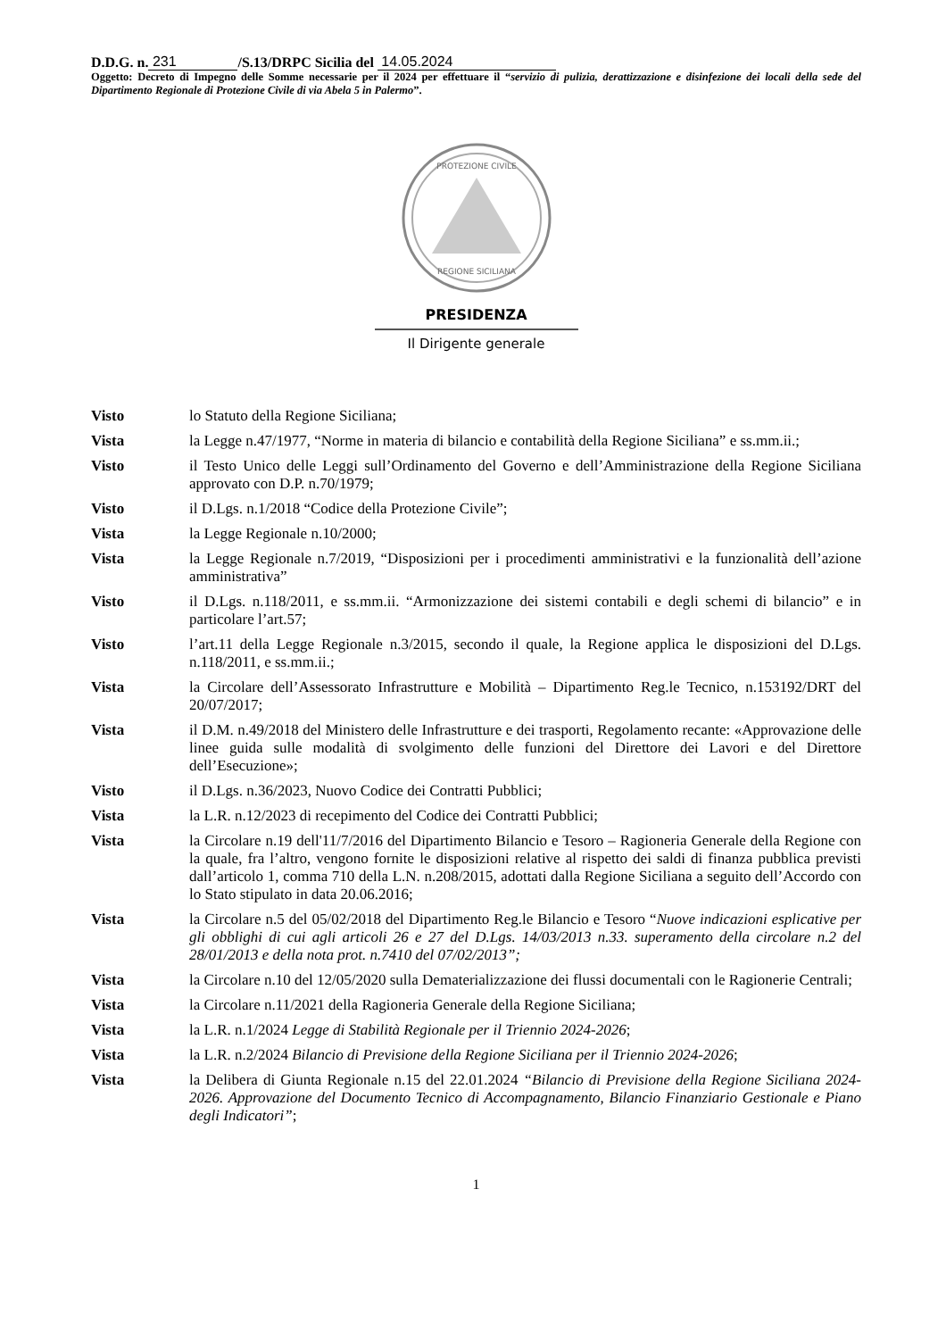D.D.G. n. 231 /S.13/DRPC Sicilia del 14.05.2024
Oggetto: Decreto di Impegno delle Somme necessarie per il 2024 per effettuare il “servizio di pulizia, derattizzazione e disinfezione dei locali della sede del Dipartimento Regionale di Protezione Civile di via Abela 5 in Palermo”.
PROTEZIONE CIVILE
REGIONE SICILIANA
PRESIDENZA
Il Dirigente generale
| Visto | lo Statuto della Regione Siciliana; |
| Vista | la Legge n.47/1977, “Norme in materia di bilancio e contabilità della Regione Siciliana” e ss.mm.ii.; |
| Visto | il Testo Unico delle Leggi sull’Ordinamento del Governo e dell’Amministrazione della Regione Siciliana approvato con D.P. n.70/1979; |
| Visto | il D.Lgs. n.1/2018 “Codice della Protezione Civile”; |
| Vista | la Legge Regionale n.10/2000; |
| Vista | la Legge Regionale n.7/2019, “Disposizioni per i procedimenti amministrativi e la funzionalità dell’azione amministrativa” |
| Visto | il D.Lgs. n.118/2011, e ss.mm.ii. “Armonizzazione dei sistemi contabili e degli schemi di bilancio” e in particolare l’art.57; |
| Visto | l’art.11 della Legge Regionale n.3/2015, secondo il quale, la Regione applica le disposizioni del D.Lgs. n.118/2011, e ss.mm.ii.; |
| Vista | la Circolare dell’Assessorato Infrastrutture e Mobilità – Dipartimento Reg.le Tecnico, n.153192/DRT del 20/07/2017; |
| Vista | il D.M. n.49/2018 del Ministero delle Infrastrutture e dei trasporti, Regolamento recante: «Approvazione delle linee guida sulle modalità di svolgimento delle funzioni del Direttore dei Lavori e del Direttore dell’Esecuzione»; |
| Visto | il D.Lgs. n.36/2023, Nuovo Codice dei Contratti Pubblici; |
| Vista | la L.R. n.12/2023 di recepimento del Codice dei Contratti Pubblici; |
| Vista | la Circolare n.19 dell'11/7/2016 del Dipartimento Bilancio e Tesoro – Ragioneria Generale della Regione con la quale, fra l’altro, vengono fornite le disposizioni relative al rispetto dei saldi di finanza pubblica previsti dall’articolo 1, comma 710 della L.N. n.208/2015, adottati dalla Regione Siciliana a seguito dell’Accordo con lo Stato stipulato in data 20.06.2016; |
| Vista | la Circolare n.5 del 05/02/2018 del Dipartimento Reg.le Bilancio e Tesoro “ Nuove indicazioni esplicative per gli obblighi di cui agli articoli 26 e 27 del D.Lgs. 14/03/2013 n.33. superamento della circolare n.2 del 28/01/2013 e della nota prot. n.7410 del 07/02/2013”; |
| Vista | la Circolare n.10 del 12/05/2020 sulla Dematerializzazione dei flussi documentali con le Ragionerie Centrali; |
| Vista | la Circolare n.11/2021 della Ragioneria Generale della Regione Siciliana; |
| Vista | la L.R. n.1/2024 Legge di Stabilità Regionale per il Triennio 2024-2026 ; |
| Vista | la L.R. n.2/2024 Bilancio di Previsione della Regione Siciliana per il Triennio 2024-2026 ; |
| Vista | la Delibera di Giunta Regionale n.15 del 22.01.2024 “Bilancio di Previsione della Regione Siciliana 2024-2026. Approvazione del Documento Tecnico di Accompagnamento, Bilancio Finanziario Gestionale e Piano degli Indicatori” ; |
1